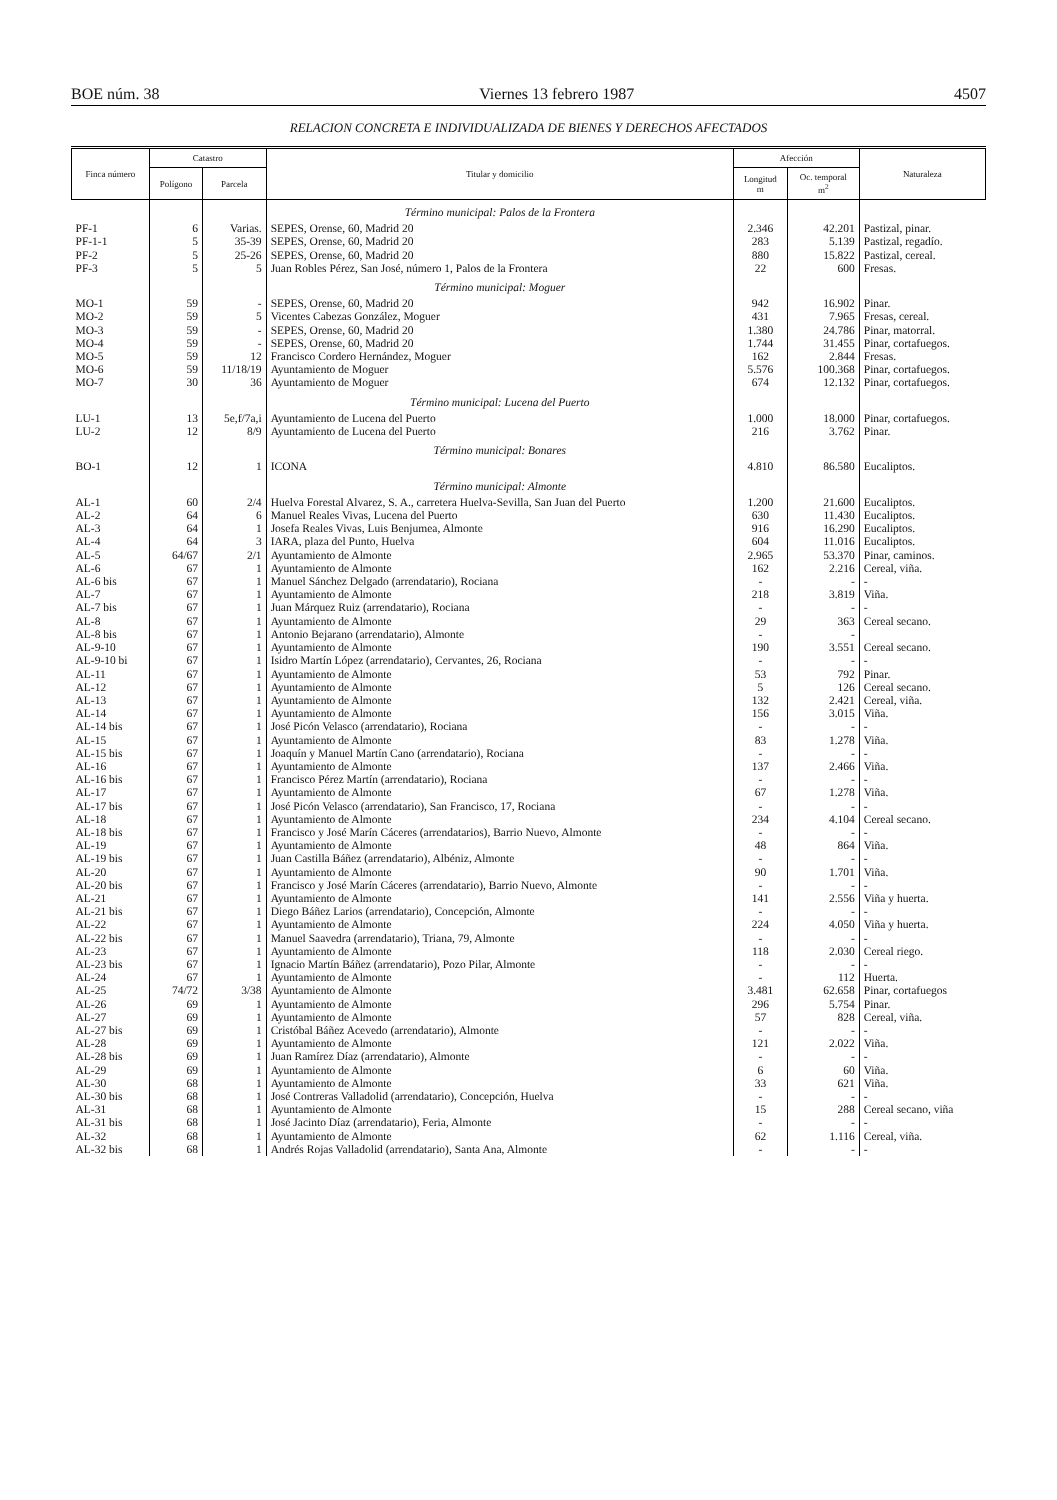BOE núm. 38 Viernes 13 febrero 1987 4507
RELACION CONCRETA E INDIVIDUALIZADA DE BIENES Y DERECHOS AFECTADOS
| Finca número | Catastro | | Titular y domicilio | Afección | | Naturaleza |
| --- | --- | --- | --- | --- | --- | --- |
| | Polígono | Parcela | | Longitud m | Oc. temporal m<sup>2</sup> | |
| | | | Término municipal: Palos de la Frontera | | | |
| PF-1 | 6 | Varias. | SEPES, Orense, 60, Madrid 20 | 2.346 | 42.201 | Pastizal, pinar. |
| PF-1-1 | 5 | 35-39 | SEPES, Orense, 60, Madrid 20 | 283 | 5.139 | Pastizal, regadío. |
| PF-2 | 5 | 25-26 | SEPES, Orense, 60, Madrid 20 | 880 | 15.822 | Pastizal, cereal. |
| PF-3 | 5 | 5 | Juan Robles Pérez, San José, número 1, Palos de la Frontera | 22 | 600 | Fresas. |
| | | | Término municipal: Moguer | | | |
| MO-1 | 59 | - | SEPES, Orense, 60, Madrid 20 | 942 | 16.902 | Pinar. |
| MO-2 | 59 | 5 | Vicentes Cabezas González, Moguer | 431 | 7.965 | Fresas, cereal. |
| MO-3 | 59 | - | SEPES, Orense, 60, Madrid 20 | 1.380 | 24.786 | Pinar, matorral. |
| MO-4 | 59 | - | SEPES, Orense, 60, Madrid 20 | 1.744 | 31.455 | Pinar, cortafuegos. |
| MO-5 | 59 | 12 | Francisco Cordero Hernández, Moguer | 162 | 2.844 | Fresas. |
| MO-6 | 59 | 11/18/19 | Ayuntamiento de Moguer | 5.576 | 100.368 | Pinar, cortafuegos. |
| MO-7 | 30 | 36 | Ayuntamiento de Moguer | 674 | 12.132 | Pinar, cortafuegos. |
| | | | Término municipal: Lucena del Puerto | | | |
| LU-1 | 13 | 5e,f/7a,i | Ayuntamiento de Lucena del Puerto | 1.000 | 18.000 | Pinar, cortafuegos. |
| LU-2 | 12 | 8/9 | Ayuntamiento de Lucena del Puerto | 216 | 3.762 | Pinar. |
| | | | Término municipal: Bonares | | | |
| BO-1 | 12 | 1 | ICONA | 4.810 | 86.580 | Eucaliptos. |
| | | | Término municipal: Almonte | | | |
| AL-1 | 60 | 2/4 | Huelva Forestal Alvarez, S. A., carretera Huelva-Sevilla, San Juan del Puerto | 1.200 | 21.600 | Eucaliptos. |
| AL-2 | 64 | 6 | Manuel Reales Vivas, Lucena del Puerto | 630 | 11.430 | Eucaliptos. |
| AL-3 | 64 | 1 | Josefa Reales Vivas, Luis Benjumea, Almonte | 916 | 16.290 | Eucaliptos. |
| AL-4 | 64 | 3 | IARA, plaza del Punto, Huelva | 604 | 11.016 | Eucaliptos. |
| AL-5 | 64/67 | 2/1 | Ayuntamiento de Almonte | 2.965 | 53.370 | Pinar, caminos. |
| AL-6 | 67 | 1 | Ayuntamiento de Almonte | 162 | 2.216 | Cereal, viña. |
| AL-6 bis | 67 | 1 | Manuel Sánchez Delgado (arrendatario), Rociana | - | - | - |
| AL-7 | 67 | 1 | Ayuntamiento de Almonte | 218 | 3.819 | Viña. |
| AL-7 bis | 67 | 1 | Juan Márquez Ruiz (arrendatario), Rociana | - | - | - |
| AL-8 | 67 | 1 | Ayuntamiento de Almonte | 29 | 363 | Cereal secano. |
| AL-8 bis | 67 | 1 | Antonio Bejarano (arrendatario), Almonte | - | - | |
| AL-9-10 | 67 | 1 | Ayuntamiento de Almonte | 190 | 3.551 | Cereal secano. |
| AL-9-10 bi | 67 | 1 | Isidro Martín López (arrendatario), Cervantes, 26, Rociana | - | - | - |
| AL-11 | 67 | 1 | Ayuntamiento de Almonte | 53 | 792 | Pinar. |
| AL-12 | 67 | 1 | Ayuntamiento de Almonte | 5 | 126 | Cereal secano. |
| AL-13 | 67 | 1 | Ayuntamiento de Almonte | 132 | 2.421 | Cereal, viña. |
| AL-14 | 67 | 1 | Ayuntamiento de Almonte | 156 | 3.015 | Viña. |
| AL-14 bis | 67 | 1 | José Picón Velasco (arrendatario), Rociana | - | - | - |
| AL-15 | 67 | 1 | Ayuntamiento de Almonte | 83 | 1.278 | Viña. |
| AL-15 bis | 67 | 1 | Joaquín y Manuel Martín Cano (arrendatario), Rociana | - | - | - |
| AL-16 | 67 | 1 | Ayuntamiento de Almonte | 137 | 2.466 | Viña. |
| AL-16 bis | 67 | 1 | Francisco Pérez Martín (arrendatario), Rociana | - | - | - |
| AL-17 | 67 | 1 | Ayuntamiento de Almonte | 67 | 1.278 | Viña. |
| AL-17 bis | 67 | 1 | José Picón Velasco (arrendatario), San Francisco, 17, Rociana | - | - | - |
| AL-18 | 67 | 1 | Ayuntamiento de Almonte | 234 | 4.104 | Cereal secano. |
| AL-18 bis | 67 | 1 | Francisco y José Marín Cáceres (arrendatarios), Barrio Nuevo, Almonte | - | - | - |
| AL-19 | 67 | 1 | Ayuntamiento de Almonte | 48 | 864 | Viña. |
| AL-19 bis | 67 | 1 | Juan Castilla Báñez (arrendatario), Albéniz, Almonte | - | - | - |
| AL-20 | 67 | 1 | Ayuntamiento de Almonte | 90 | 1.701 | Viña. |
| AL-20 bis | 67 | 1 | Francisco y José Marín Cáceres (arrendatario), Barrio Nuevo, Almonte | - | - | - |
| AL-21 | 67 | 1 | Ayuntamiento de Almonte | 141 | 2.556 | Viña y huerta. |
| AL-21 bis | 67 | 1 | Diego Báñez Larios (arrendatario), Concepción, Almonte | - | - | - |
| AL-22 | 67 | 1 | Ayuntamiento de Almonte | 224 | 4.050 | Viña y huerta. |
| AL-22 bis | 67 | 1 | Manuel Saavedra (arrendatario), Triana, 79, Almonte | - | - | - |
| AL-23 | 67 | 1 | Ayuntamiento de Almonte | 118 | 2.030 | Cereal riego. |
| AL-23 bis | 67 | 1 | Ignacio Martín Báñez (arrendatario), Pozo Pilar, Almonte | - | - | - |
| AL-24 | 67 | 1 | Ayuntamiento de Almonte | - | 112 | Huerta. |
| AL-25 | 74/72 | 3/38 | Ayuntamiento de Almonte | 3.481 | 62.658 | Pinar, cortafuegos |
| AL-26 | 69 | 1 | Ayuntamiento de Almonte | 296 | 5.754 | Pinar. |
| AL-27 | 69 | 1 | Ayuntamiento de Almonte | 57 | 828 | Cereal, viña. |
| AL-27 bis | 69 | 1 | Cristóbal Báñez Acevedo (arrendatario), Almonte | - | - | - |
| AL-28 | 69 | 1 | Ayuntamiento de Almonte | 121 | 2.022 | Viña. |
| AL-28 bis | 69 | 1 | Juan Ramírez Díaz (arrendatario), Almonte | - | - | - |
| AL-29 | 69 | 1 | Ayuntamiento de Almonte | 6 | 60 | Viña. |
| AL-30 | 68 | 1 | Ayuntamiento de Almonte | 33 | 621 | Viña. |
| AL-30 bis | 68 | 1 | José Contreras Valladolid (arrendatario), Concepción, Huelva | - | - | - |
| AL-31 | 68 | 1 | Ayuntamiento de Almonte | 15 | 288 | Cereal secano, viña |
| AL-31 bis | 68 | 1 | José Jacinto Díaz (arrendatario), Feria, Almonte | - | - | - |
| AL-32 | 68 | 1 | Ayuntamiento de Almonte | 62 | 1.116 | Cereal, viña. |
| AL-32 bis | 68 | 1 | Andrés Rojas Valladolid (arrendatario), Santa Ana, Almonte | - | - | - |